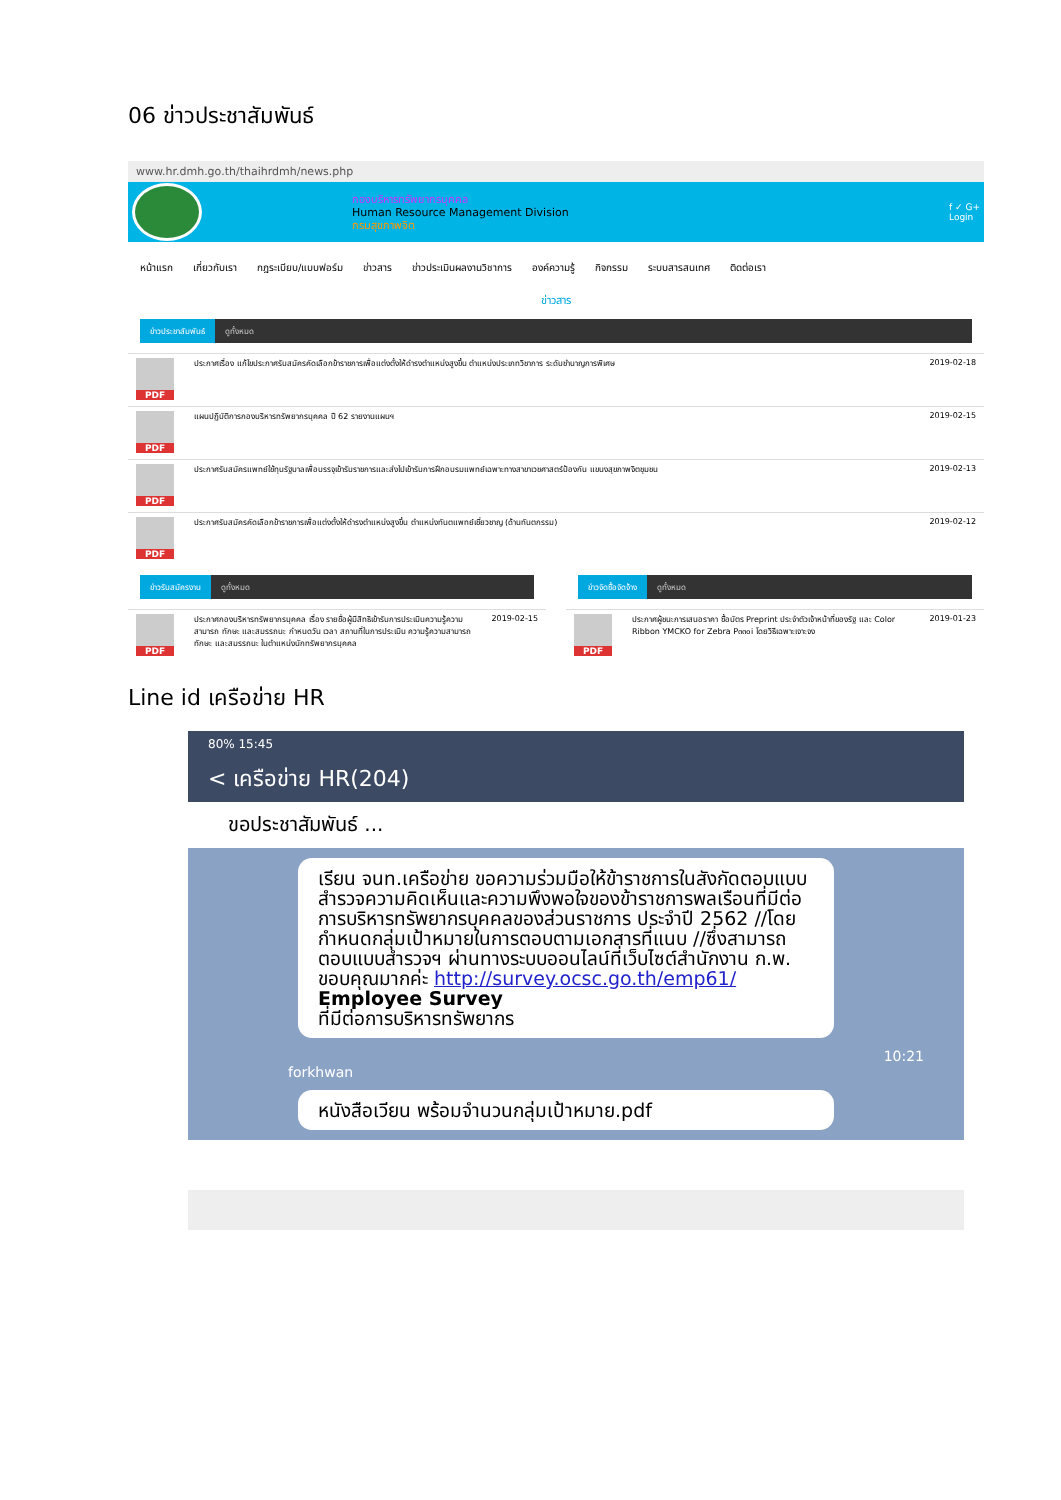06 ข่าวประชาสัมพันธ์
www.hr.dmh.go.th/thaihrdmh/news.php
กองบริหารทรัพยากรบุคคล
Human Resource Management Division
กรมสุขภาพจิต
f ✓ G+
Login
หน้าแรก เกี่ยวกับเรา กฎระเบียบ/แบบฟอร์ม ข่าวสาร ข่าวประเมินผลงานวิชาการ องค์ความรู้ กิจกรรม ระบบสารสนเทศ ติดต่อเรา
ข่าวสาร
ข่าวประชาสัมพันธ์ ดูทั้งหมด
PDF
ประกาศเรื่อง แก้ไขประกาศรับสมัครคัดเลือกข้าราชการเพื่อแต่งตั้งให้ดำรงตำแหน่งสูงขึ้น ตำแหน่งประเภทวิชาการ ระดับชำนาญการพิเศษ
2019-02-18
PDF
แผนปฏิบัติการกองบริหารทรัพยากรบุคคล ปี 62 รายงานแผนฯ
2019-02-15
PDF
ประกาศรับสมัครแพทย์ใช้ทุนรัฐบาลเพื่อบรรจุเข้ารับราชการและส่งไปเข้ารับการฝึกอบรมแพทย์เฉพาะทางสาขาเวชศาสตร์ป้องกัน แขนงสุขภาพจิตชุมชน
2019-02-13
PDF
ประกาศรับสมัครคัดเลือกข้าราชการเพื่อแต่งตั้งให้ดำรงตำแหน่งสูงขึ้น ตำแหน่งทันตแพทย์เชี่ยวชาญ (ด้านทันตกรรม)
2019-02-12
ข่าวรับสมัครงาน ดูทั้งหมด
PDF
ประกาศกองบริหารทรัพยากรบุคคล เรื่อง รายชื่อผู้มีสิทธิเข้ารับการประเมินความรู้ความสามารถ ทักษะ และสมรรถนะ กำหนดวัน เวลา สถานที่ในการประเมิน ความรู้ความสามารถ ทักษะ และสมรรถนะ ในตำแหน่งนักทรัพยากรบุคคล
2019-02-15
ข่าวจัดซื้อจัดจ้าง ดูทั้งหมด
PDF
ประกาศผู้ชนะการเสนอราคา ซื้อบัตร Preprint ประจำตัวเจ้าหน้าที่ของรัฐ และ Color Ribbon YMCKO for Zebra P๓๓๐i โดยวิธีเฉพาะเจาะจง
2019-01-23
Line id เครือข่าย HR
80% 15:45
< เครือข่าย HR(204)
ขอประชาสัมพันธ์ ...
เรียน จนท.เครือข่าย ขอความร่วมมือให้ข้าราชการในสังกัดตอบแบบสำรวจความคิดเห็นและความพึงพอใจของข้าราชการพลเรือนที่มีต่อการบริหารทรัพยากรบุคคลของส่วนราชการ ประจำปี 2562 //โดยกำหนดกลุ่มเป้าหมายในการตอบตามเอกสารที่แนบ //ซึ่งสามารถตอบแบบสำรวจฯ ผ่านทางระบบออนไลน์ที่เว็บไซต์สำนักงาน ก.พ. ขอบคุณมากค่ะ http://survey.ocsc.go.th/emp61/
Employee Survey
ที่มีต่อการบริหารทรัพยากร
10:21
forkhwan
หนังสือเวียน พร้อมจำนวนกลุ่มเป้าหมาย.pdf